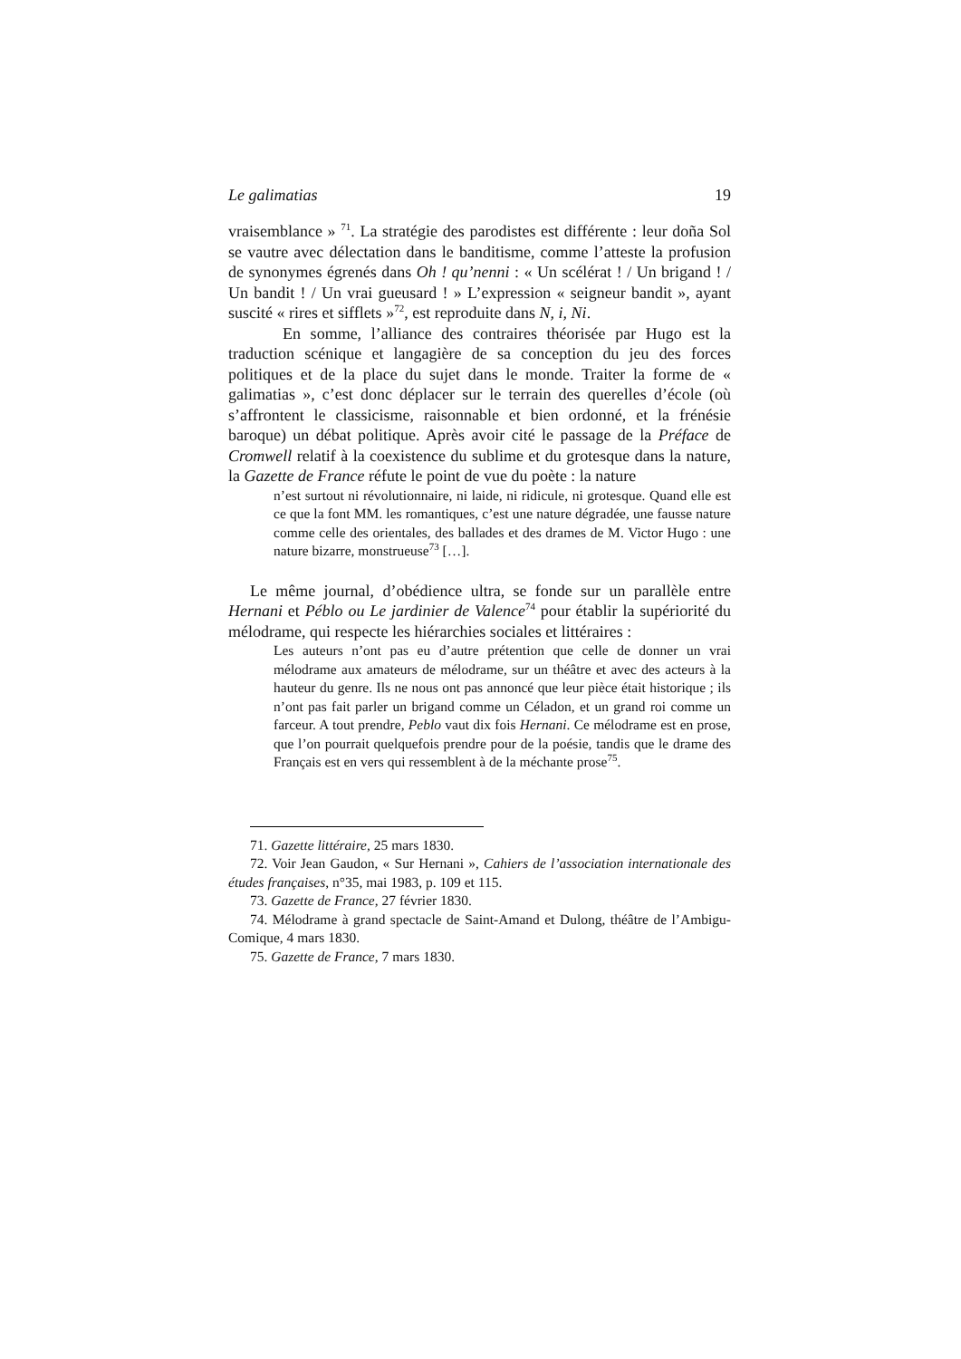Le galimatias 19
vraisemblance » <sup>71</sup>. La stratégie des parodistes est différente : leur doña Sol se vautre avec délectation dans le banditisme, comme l’atteste la profusion de synonymes égrenés dans Oh ! qu’nenni : « Un scélérat ! / Un brigand ! / Un bandit ! / Un vrai gueusard ! » L’expression « seigneur bandit », ayant suscité « rires et sifflets »<sup>72</sup>, est reproduite dans N, i, Ni.
En somme, l’alliance des contraires théorisée par Hugo est la traduction scénique et langagière de sa conception du jeu des forces politiques et de la place du sujet dans le monde. Traiter la forme de « galimatias », c’est donc déplacer sur le terrain des querelles d’école (où s’affrontent le classicisme, raisonnable et bien ordonné, et la frénésie baroque) un débat politique. Après avoir cité le passage de la Préface de Cromwell relatif à la coexistence du sublime et du grotesque dans la nature, la Gazette de France réfute le point de vue du poète : la nature
n’est surtout ni révolutionnaire, ni laide, ni ridicule, ni grotesque. Quand elle est ce que la font MM. les romantiques, c’est une nature dégradée, une fausse nature comme celle des orientales, des ballades et des drames de M. Victor Hugo : une nature bizarre, monstrueuse<sup>73</sup> […].
Le même journal, d’obédience ultra, se fonde sur un parallèle entre Hernani et Péblo ou Le jardinier de Valence<sup>74</sup> pour établir la supériorité du mélodrame, qui respecte les hiérarchies sociales et littéraires :
Les auteurs n’ont pas eu d’autre prétention que celle de donner un vrai mélodrame aux amateurs de mélodrame, sur un théâtre et avec des acteurs à la hauteur du genre. Ils ne nous ont pas annoncé que leur pièce était historique ; ils n’ont pas fait parler un brigand comme un Céladon, et un grand roi comme un farceur. A tout prendre, Peblo vaut dix fois Hernani. Ce mélodrame est en prose, que l’on pourrait quelquefois prendre pour de la poésie, tandis que le drame des Français est en vers qui ressemblent à de la méchante prose<sup>75</sup>.
71. Gazette littéraire, 25 mars 1830.
72. Voir Jean Gaudon, « Sur Hernani », Cahiers de l’association internationale des études françaises, n°35, mai 1983, p. 109 et 115.
73. Gazette de France, 27 février 1830.
74. Mélodrame à grand spectacle de Saint-Amand et Dulong, théâtre de l’Ambigu-Comique, 4 mars 1830.
75. Gazette de France, 7 mars 1830.